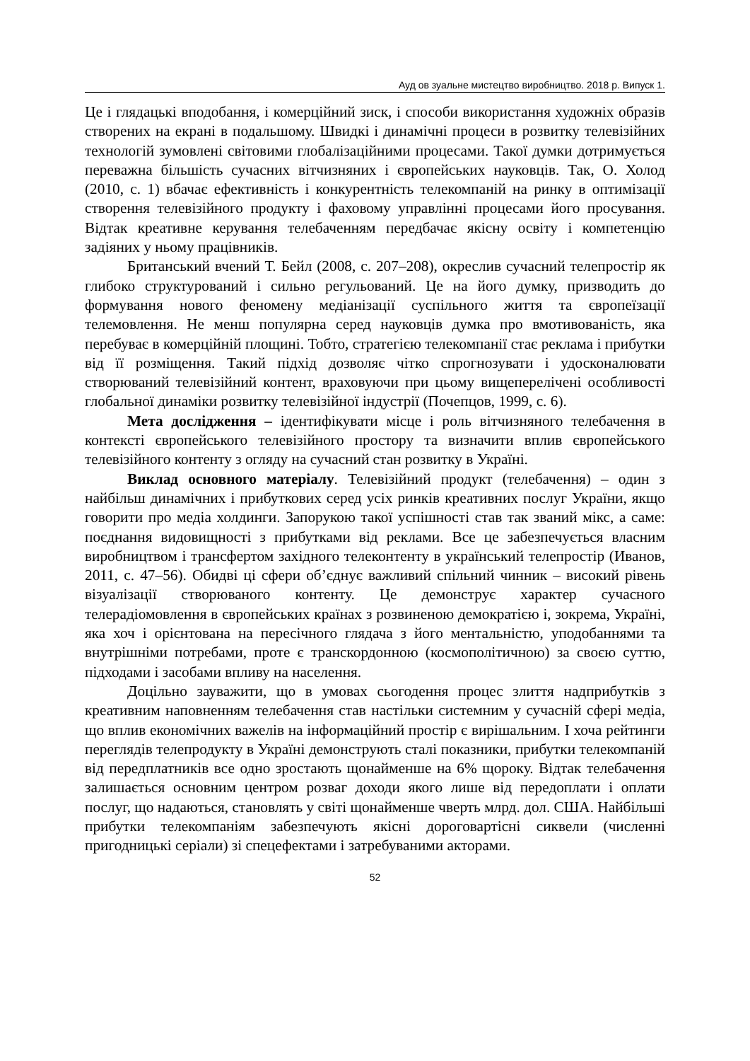Ауд ов зуальне мистецтво виробництво. 2018 р. Випуск 1.
Це і глядацькі вподобання, і комерційний зиск, і способи використання художніх образів створених на екрані в подальшому. Швидкі і динамічні процеси в розвитку телевізійних технологій зумовлені світовими глобалізаційними процесами. Такої думки дотримується переважна більшість сучасних вітчизняних і європейських науковців. Так, О. Холод (2010, с. 1) вбачає ефективність і конкурентність телекомпаній на ринку в оптимізації створення телевізійного продукту і фаховому управлінні процесами його просування. Відтак креативне керування телебаченням передбачає якісну освіту і компетенцію задіяних у ньому працівників.
Британський вчений Т. Бейл (2008, с. 207–208), окреслив сучасний телепростір як глибоко структурований і сильно регульований. Це на його думку, призводить до формування нового феномену медіанізації суспільного життя та європеїзації телемовлення. Не менш популярна серед науковців думка про вмотивованість, яка перебуває в комерційній площині. Тобто, стратегією телекомпанії стає реклама і прибутки від її розміщення. Такий підхід дозволяє чітко спрогнозувати і удосконалювати створюваний телевізійний контент, враховуючи при цьому вищеперелічені особливості глобальної динаміки розвитку телевізійної індустрії (Почепцов, 1999, с. 6).
Мета дослідження – ідентифікувати місце і роль вітчизняного телебачення в контексті європейського телевізійного простору та визначити вплив європейського телевізійного контенту з огляду на сучасний стан розвитку в Україні.
Виклад основного матеріалу. Телевізійний продукт (телебачення) – один з найбільш динамічних і прибуткових серед усіх ринків креативних послуг України, якщо говорити про медіа холдинги. Запорукою такої успішності став так званий мікс, а саме: поєднання видовищності з прибутками від реклами. Все це забезпечується власним виробництвом і трансфертом західного телеконтенту в український телепростір (Иванов, 2011, с. 47–56). Обидві ці сфери об’єднує важливий спільний чинник – високий рівень візуалізації створюваного контенту. Це демонструє характер сучасного телерадіомовлення в європейських країнах з розвиненою демократією і, зокрема, Україні, яка хоч і орієнтована на пересічного глядача з його ментальністю, уподобаннями та внутрішніми потребами, проте є транскордонною (космополітичною) за своєю суттю, підходами і засобами впливу на населення.
Доцільно зауважити, що в умовах сьогодення процес злиття надприбутків з креативним наповненням телебачення став настільки системним у сучасній сфері медіа, що вплив економічних важелів на інформаційний простір є вирішальним. І хоча рейтинги переглядів телепродукту в Україні демонструють сталі показники, прибутки телекомпаній від передплатників все одно зростають щонайменше на 6% щороку. Відтак телебачення залишається основним центром розваг доходи якого лише від передоплати і оплати послуг, що надаються, становлять у світі щонайменше чверть млрд. дол. США. Найбільші прибутки телекомпаніям забезпечують якісні дороговартісні сиквели (численні пригодницькі серіали) зі спецефектами і затребуваними акторами.
52